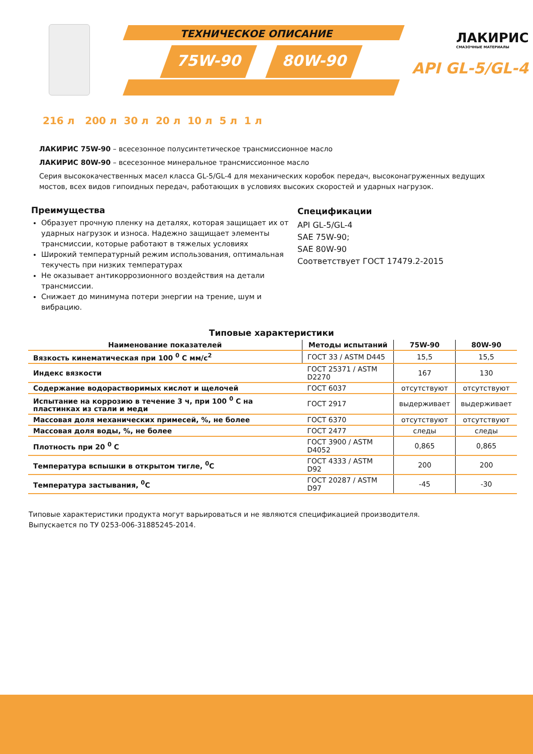ТЕХНИЧЕСКОЕ ОПИСАНИЕ
75W-90 80W-90
ЛАКИРИС
СМАЗОЧНЫЕ МАТЕРИАЛЫ
API GL-5/GL-4
216 л 200 л 30 л 20 л 10 л 5 л 1 л
ЛАКИРИС 75W-90 – всесезонное полусинтетическое трансмиссионное масло
ЛАКИРИС 80W-90 – всесезонное минеральное трансмиссионное масло
Серия высококачественных масел класса GL-5/GL-4 для механических коробок передач, высоконагруженных ведущих мостов, всех видов гипоидных передач, работающих в условиях высоких скоростей и ударных нагрузок.
Преимущества
Образует прочную пленку на деталях, которая защищает их от ударных нагрузок и износа. Надежно защищает элементы трансмиссии, которые работают в тяжелых условиях
Широкий температурный режим использования, оптимальная текучесть при низких температурах
Не оказывает антикоррозионного воздействия на детали трансмиссии.
Снижает до минимума потери энергии на трение, шум и вибрацию.
Спецификации
API GL-5/GL-4
SAE 75W-90;
SAE 80W-90
Соответствует ГОСТ 17479.2-2015
Типовые характеристики
| Наименование показателей | Методы испытаний | 75W-90 | 80W-90 |
| --- | --- | --- | --- |
| Вязкость кинематическая при 100 <sup>0</sup> С мм/с<sup>2</sup> | ГОСТ 33 / ASTM D445 | 15,5 | 15,5 |
| Индекс вязкости | ГОСТ 25371 / ASTM D2270 | 167 | 130 |
| Содержание водорастворимых кислот и щелочей | ГОСТ 6037 | отсутствуют | отсутствуют |
| Испытание на коррозию в течение 3 ч, при 100 <sup>0</sup> С на пластинках из стали и меди | ГОСТ 2917 | выдерживает | выдерживает |
| Массовая доля механических примесей, %, не более | ГОСТ 6370 | отсутствуют | отсутствуют |
| Массовая доля воды, %, не более | ГОСТ 2477 | следы | следы |
| Плотность при 20 <sup>0</sup> С | ГОСТ 3900 / ASTM D4052 | 0,865 | 0,865 |
| Температура вспышки в открытом тигле, <sup>0</sup>С | ГОСТ 4333 / ASTM D92 | 200 | 200 |
| Температура застывания, <sup>0</sup>С | ГОСТ 20287 / ASTM D97 | -45 | -30 |
Типовые характеристики продукта могут варьироваться и не являются спецификацией производителя.
Выпускается по ТУ 0253-006-31885245-2014.